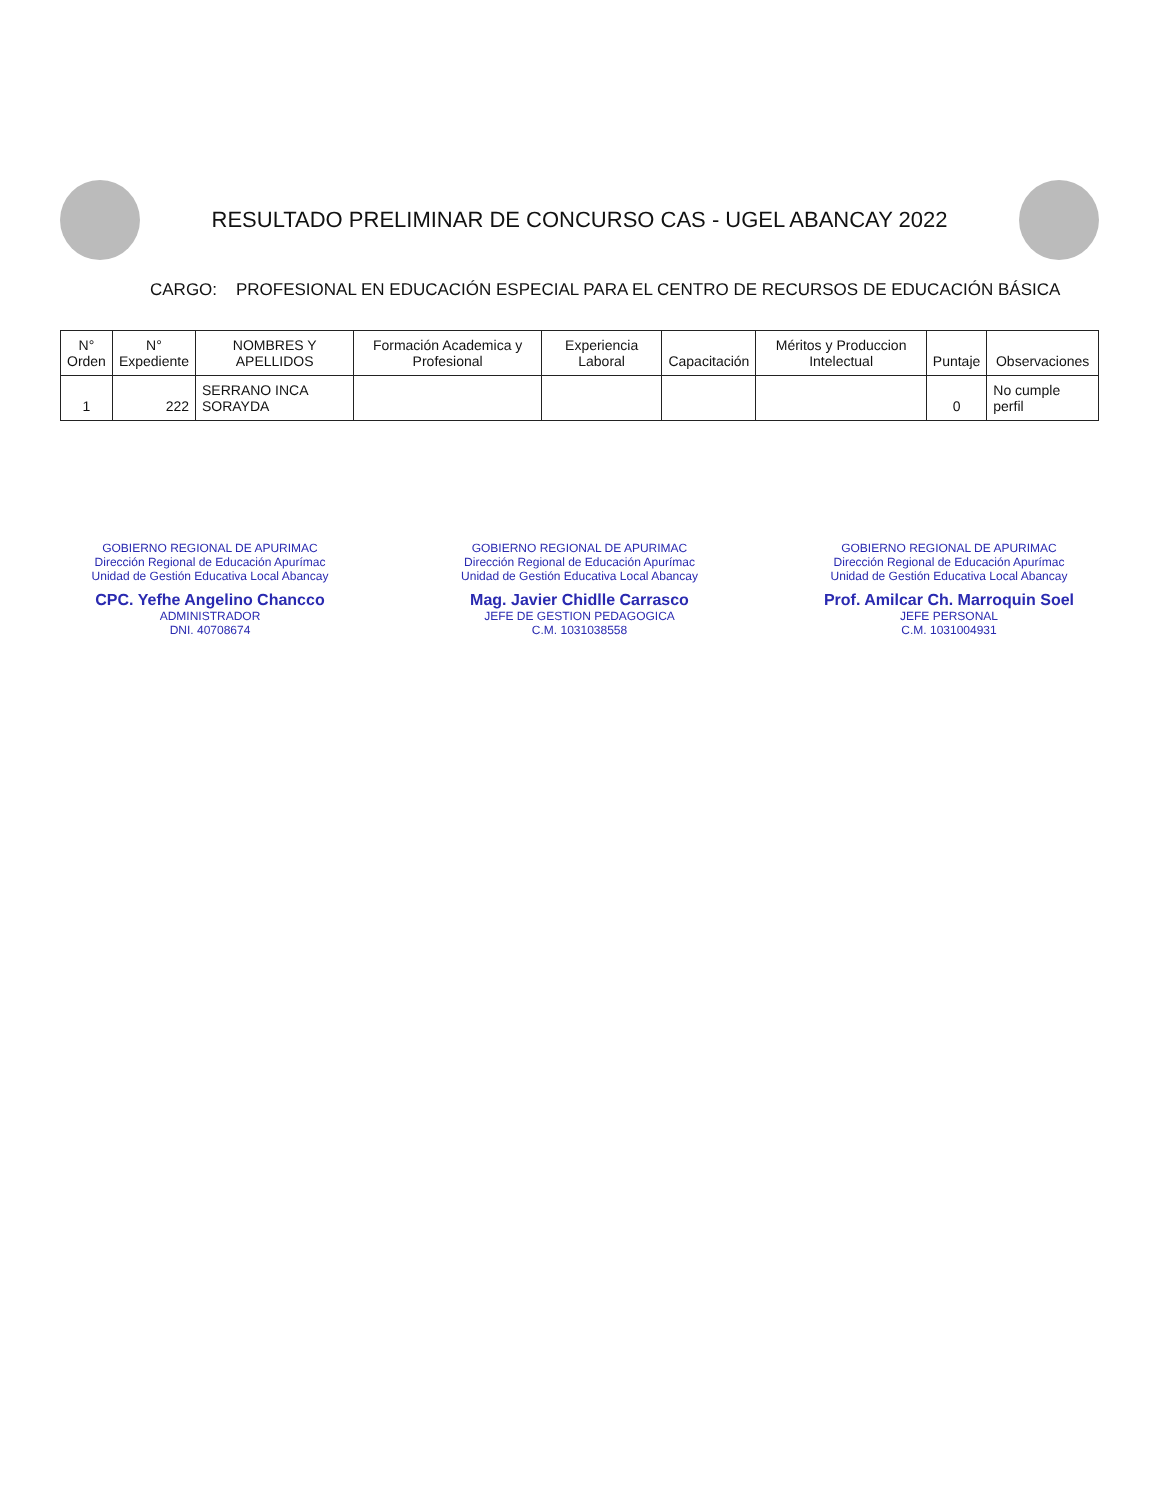RESULTADO PRELIMINAR DE CONCURSO CAS - UGEL ABANCAY 2022
CARGO: PROFESIONAL EN EDUCACIÓN ESPECIAL PARA EL CENTRO DE RECURSOS DE EDUCACIÓN BÁSICA
| N° Orden | N° Expediente | NOMBRES Y APELLIDOS | Formación Academica y Profesional | Experiencia Laboral | Capacitación | Méritos y Produccion Intelectual | Puntaje | Observaciones |
| --- | --- | --- | --- | --- | --- | --- | --- | --- |
| 1 | 222 | SERRANO INCA SORAYDA | | | | | 0 | No cumple perfil |
GOBIERNO REGIONAL DE APURIMAC
Dirección Regional de Educación Apurímac
Unidad de Gestión Educativa Local Abancay
CPC. Yefhe Angelino Chancco
ADMINISTRADOR
DNI. 40708674
GOBIERNO REGIONAL DE APURIMAC
Dirección Regional de Educación Apurímac
Unidad de Gestión Educativa Local Abancay
Mag. Javier Chidlle Carrasco
JEFE DE GESTION PEDAGOGICA
C.M. 1031038558
GOBIERNO REGIONAL DE APURIMAC
Dirección Regional de Educación Apurímac
Unidad de Gestión Educativa Local Abancay
Prof. Amilcar Ch. Marroquin Soel
JEFE PERSONAL
C.M. 1031004931